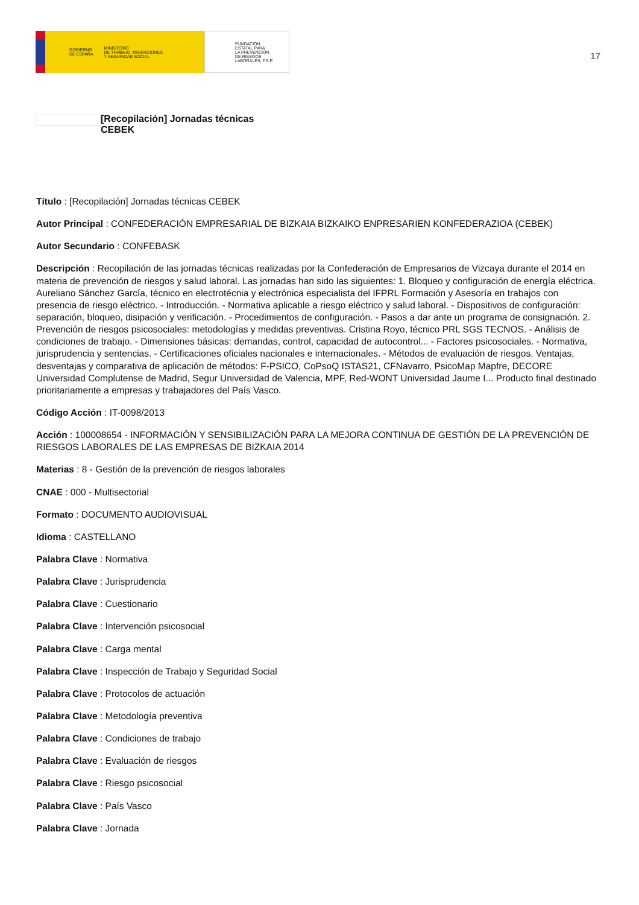GOBIERNO
DE ESPAÑA MINISTERIO
DE TRABAJO, MIGRACIONES
Y SEGURIDAD SOCIAL
FUNDACIÓN
ESTATAL PARA
LA PREVENCIÓN
DE RIESGOS
LABORALES, F.S.P.
17
[Recopilación] Jornadas técnicas
CEBEK
Título : [Recopilación] Jornadas técnicas CEBEK
Autor Principal : CONFEDERACIÓN EMPRESARIAL DE BIZKAIA BIZKAIKO ENPRESARIEN KONFEDERAZIOA (CEBEK)
Autor Secundario : CONFEBASK
Descripción : Recopilación de las jornadas técnicas realizadas por la Confederación de Empresarios de Vizcaya durante el 2014 en materia de prevención de riesgos y salud laboral. Las jornadas han sido las siguientes: 1. Bloqueo y configuración de energía eléctrica. Aureliano Sánchez García, técnico en electrotécnia y electrónica especialista del IFPRL Formación y Asesoría en trabajos con presencia de riesgo eléctrico. - Introducción. - Normativa aplicable a riesgo eléctrico y salud laboral. - Dispositivos de configuración: separación, bloqueo, disipación y verificación. - Procedimientos de configuración. - Pasos a dar ante un programa de consignación. 2. Prevención de riesgos psicosociales: metodologías y medidas preventivas. Cristina Royo, técnico PRL SGS TECNOS. - Análisis de condiciones de trabajo. - Dimensiones básicas: demandas, control, capacidad de autocontrol... - Factores psicosociales. - Normativa, jurisprudencia y sentencias. - Certificaciones oficiales nacionales e internacionales. - Métodos de evaluación de riesgos. Ventajas, desventajas y comparativa de aplicación de métodos: F-PSICO, CoPsoQ ISTAS21, CFNavarro, PsicoMap Mapfre, DECORE Universidad Complutense de Madrid, Segur Universidad de Valencia, MPF, Red-WONT Universidad Jaume I... Producto final destinado prioritariamente a empresas y trabajadores del País Vasco.
Código Acción : IT-0098/2013
Acción : 100008654 - INFORMACIÓN Y SENSIBILIZACIÓN PARA LA MEJORA CONTINUA DE GESTIÓN DE LA PREVENCIÓN DE RIESGOS LABORALES DE LAS EMPRESAS DE BIZKAIA 2014
Materias : 8 - Gestión de la prevención de riesgos laborales
CNAE : 000 - Multisectorial
Formato : DOCUMENTO AUDIOVISUAL
Idioma : CASTELLANO
Palabra Clave : Normativa
Palabra Clave : Jurisprudencia
Palabra Clave : Cuestionario
Palabra Clave : Intervención psicosocial
Palabra Clave : Carga mental
Palabra Clave : Inspección de Trabajo y Seguridad Social
Palabra Clave : Protocolos de actuación
Palabra Clave : Metodología preventiva
Palabra Clave : Condiciones de trabajo
Palabra Clave : Evaluación de riesgos
Palabra Clave : Riesgo psicosocial
Palabra Clave : País Vasco
Palabra Clave : Jornada